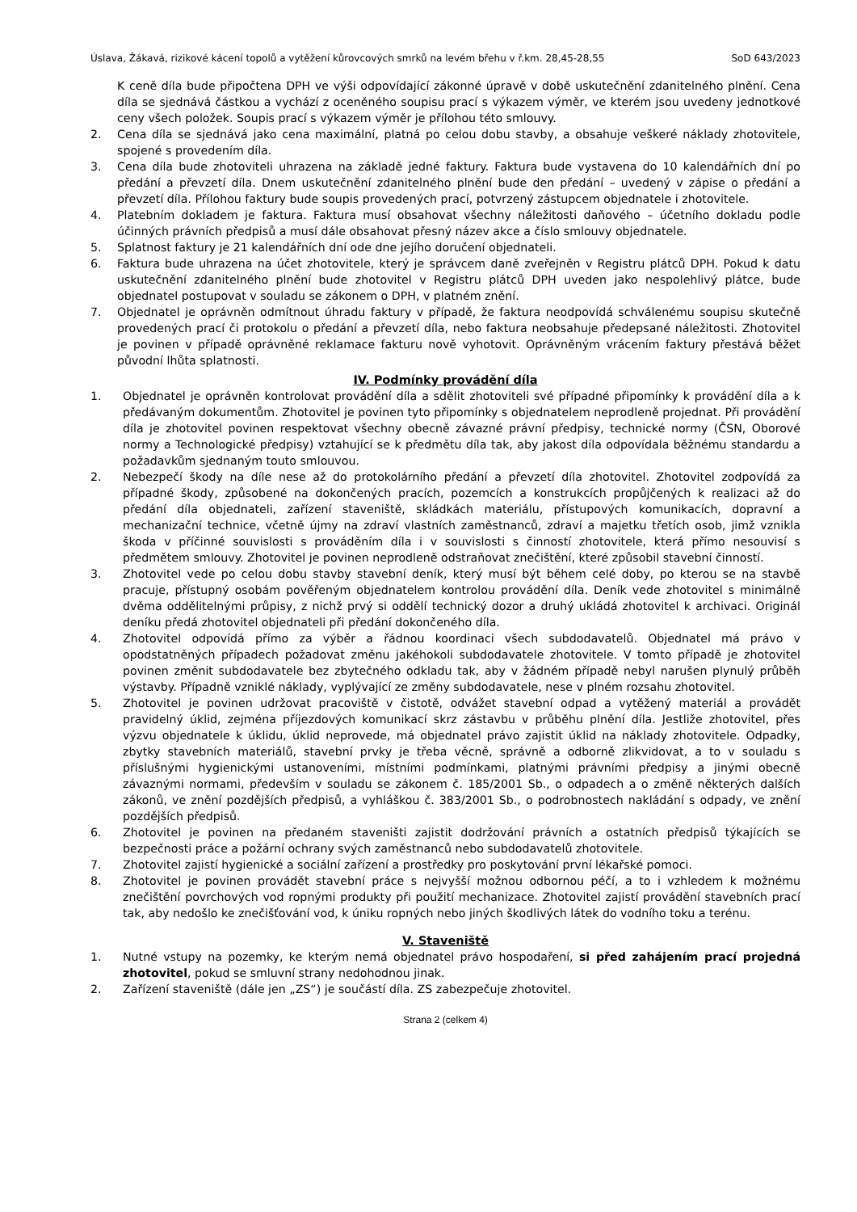Úslava, Žákavá, rizikové kácení topolů a vytěžení kůrovcových smrků na levém břehu v ř.km. 28,45-28,55 SoD 643/2023
K ceně díla bude připočtena DPH ve výši odpovídající zákonné úpravě v době uskutečnění zdanitelného plnění. Cena díla se sjednává částkou a vychází z oceněného soupisu prací s výkazem výměr, ve kterém jsou uvedeny jednotkové ceny všech položek. Soupis prací s výkazem výměr je přílohou této smlouvy.
2. Cena díla se sjednává jako cena maximální, platná po celou dobu stavby, a obsahuje veškeré náklady zhotovitele, spojené s provedením díla.
3. Cena díla bude zhotoviteli uhrazena na základě jedné faktury. Faktura bude vystavena do 10 kalendářních dní po předání a převzetí díla. Dnem uskutečnění zdanitelného plnění bude den předání – uvedený v zápise o předání a převzetí díla. Přílohou faktury bude soupis provedených prací, potvrzený zástupcem objednatele i zhotovitele.
4. Platebním dokladem je faktura. Faktura musí obsahovat všechny náležitosti daňového – účetního dokladu podle účinných právních předpisů a musí dále obsahovat přesný název akce a číslo smlouvy objednatele.
5. Splatnost faktury je 21 kalendářních dní ode dne jejího doručení objednateli.
6. Faktura bude uhrazena na účet zhotovitele, který je správcem daně zveřejněn v Registru plátců DPH. Pokud k datu uskutečnění zdanitelného plnění bude zhotovitel v Registru plátců DPH uveden jako nespolehlivý plátce, bude objednatel postupovat v souladu se zákonem o DPH, v platném znění.
7. Objednatel je oprávněn odmítnout úhradu faktury v případě, že faktura neodpovídá schválenému soupisu skutečně provedených prací či protokolu o předání a převzetí díla, nebo faktura neobsahuje předepsané náležitosti. Zhotovitel je povinen v případě oprávněné reklamace fakturu nově vyhotovit. Oprávněným vrácením faktury přestává běžet původní lhůta splatnosti.
IV. Podmínky provádění díla
1. Objednatel je oprávněn kontrolovat provádění díla a sdělit zhotoviteli své případné připomínky k provádění díla a k předávaným dokumentům. Zhotovitel je povinen tyto připomínky s objednatelem neprodleně projednat. Při provádění díla je zhotovitel povinen respektovat všechny obecně závazné právní předpisy, technické normy (ČSN, Oborové normy a Technologické předpisy) vztahující se k předmětu díla tak, aby jakost díla odpovídala běžnému standardu a požadavkům sjednaným touto smlouvou.
2. Nebezpečí škody na díle nese až do protokolárního předání a převzetí díla zhotovitel. Zhotovitel zodpovídá za případné škody, způsobené na dokončených pracích, pozemcích a konstrukcích propůjčených k realizaci až do předání díla objednateli, zařízení staveniště, skládkách materiálu, přístupových komunikacích, dopravní a mechanizační technice, včetně újmy na zdraví vlastních zaměstnanců, zdraví a majetku třetích osob, jimž vznikla škoda v příčinné souvislosti s prováděním díla i v souvislosti s činností zhotovitele, která přímo nesouvisí s předmětem smlouvy. Zhotovitel je povinen neprodleně odstraňovat znečištění, které způsobil stavební činností.
3. Zhotovitel vede po celou dobu stavby stavební deník, který musí být během celé doby, po kterou se na stavbě pracuje, přístupný osobám pověřeným objednatelem kontrolou provádění díla. Deník vede zhotovitel s minimálně dvěma oddělitelnými průpisy, z nichž prvý si oddělí technický dozor a druhý ukládá zhotovitel k archivaci. Originál deníku předá zhotovitel objednateli při předání dokončeného díla.
4. Zhotovitel odpovídá přímo za výběr a řádnou koordinaci všech subdodavatelů. Objednatel má právo v opodstatněných případech požadovat změnu jakéhokoli subdodavatele zhotovitele. V tomto případě je zhotovitel povinen změnit subdodavatele bez zbytečného odkladu tak, aby v žádném případě nebyl narušen plynulý průběh výstavby. Případně vzniklé náklady, vyplývající ze změny subdodavatele, nese v plném rozsahu zhotovitel.
5. Zhotovitel je povinen udržovat pracoviště v čistotě, odvážet stavební odpad a vytěžený materiál a provádět pravidelný úklid, zejména příjezdových komunikací skrz zástavbu v průběhu plnění díla. Jestliže zhotovitel, přes výzvu objednatele k úklidu, úklid neprovede, má objednatel právo zajistit úklid na náklady zhotovitele. Odpadky, zbytky stavebních materiálů, stavební prvky je třeba věcně, správně a odborně zlikvidovat, a to v souladu s příslušnými hygienickými ustanoveními, místními podmínkami, platnými právními předpisy a jinými obecně závaznými normami, především v souladu se zákonem č. 185/2001 Sb., o odpadech a o změně některých dalších zákonů, ve znění pozdějších předpisů, a vyhláškou č. 383/2001 Sb., o podrobnostech nakládání s odpady, ve znění pozdějších předpisů.
6. Zhotovitel je povinen na předaném staveništi zajistit dodržování právních a ostatních předpisů týkajících se bezpečnosti práce a požární ochrany svých zaměstnanců nebo subdodavatelů zhotovitele.
7. Zhotovitel zajistí hygienické a sociální zařízení a prostředky pro poskytování první lékařské pomoci.
8. Zhotovitel je povinen provádět stavební práce s nejvyšší možnou odbornou péčí, a to i vzhledem k možnému znečištění povrchových vod ropnými produkty při použití mechanizace. Zhotovitel zajistí provádění stavebních prací tak, aby nedošlo ke znečišťování vod, k úniku ropných nebo jiných škodlivých látek do vodního toku a terénu.
V. Staveniště
1. Nutné vstupy na pozemky, ke kterým nemá objednatel právo hospodaření, si před zahájením prací projedná zhotovitel, pokud se smluvní strany nedohodnou jinak.
2. Zařízení staveniště (dále jen „ZS“) je součástí díla. ZS zabezpečuje zhotovitel.
Strana 2 (celkem 4)